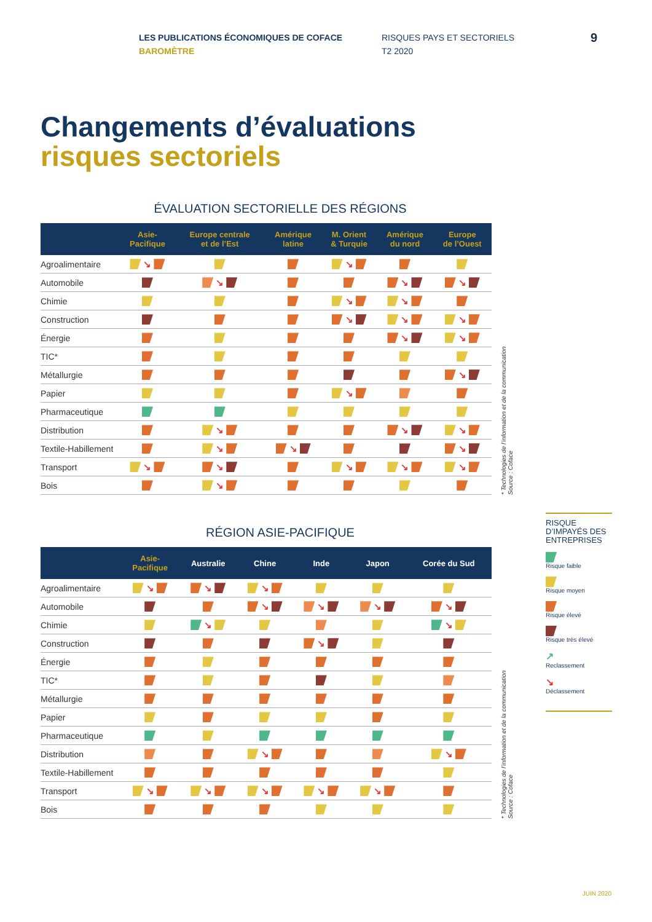LES PUBLICATIONS ÉCONOMIQUES DE COFACE
BAROMÈTRE
RISQUES PAYS ET SECTORIELS
T2 2020
9
Changements d’évaluations
risques sectoriels
ÉVALUATION SECTORIELLE DES RÉGIONS
| | Asie- Pacifique | Europe centrale et de l’Est | Amérique latine | M. Orient & Turquie | Amérique du nord | Europe de l’Ouest |
| --- | --- | --- | --- | --- | --- | --- |
| Agroalimentaire | ↘ | | | ↘ | | |
| Automobile | | ↘ | | | ↘ | ↘ |
| Chimie | | | | ↘ | ↘ | |
| Construction | | | | ↘ | ↘ | ↘ |
| Énergie | | | | | ↘ | ↘ |
| TIC* | | | | | | |
| Métallurgie | | | | | | ↘ |
| Papier | | | | ↘ | | |
| Pharmaceutique | | | | | | |
| Distribution | | ↘ | | | ↘ | ↘ |
| Textile-Habillement | | ↘ | ↘ | | | ↘ |
| Transport | ↘ | ↘ | | ↘ | ↘ | ↘ |
| Bois | | ↘ | | | | |
* Technologies de l’information et de la communication
Source : Coface
RÉGION ASIE-PACIFIQUE
| | Asie- Pacifique | Australie | Chine | Inde | Japon | Corée du Sud |
| --- | --- | --- | --- | --- | --- | --- |
| Agroalimentaire | ↘ | ↘ | ↘ | | | |
| Automobile | | | ↘ | ↘ | ↘ | ↘ |
| Chimie | | ↘ | | | | ↘ |
| Construction | | | | ↘ | | |
| Énergie | | | | | | |
| TIC* | | | | | | |
| Métallurgie | | | | | | |
| Papier | | | | | | |
| Pharmaceutique | | | | | | |
| Distribution | | | ↘ | | | ↘ |
| Textile-Habillement | | | | | | |
| Transport | ↘ | ↘ | ↘ | ↘ | ↘ | |
| Bois | | | | | | |
* Technologies de l’information et de la communication
Source : Coface
RISQUE D’IMPAYÉS DES ENTREPRISES
Risque faible
Risque moyen
Risque élevé
Risque très élevé
↗
Reclassement
↘
Déclassement
JUIN 2020